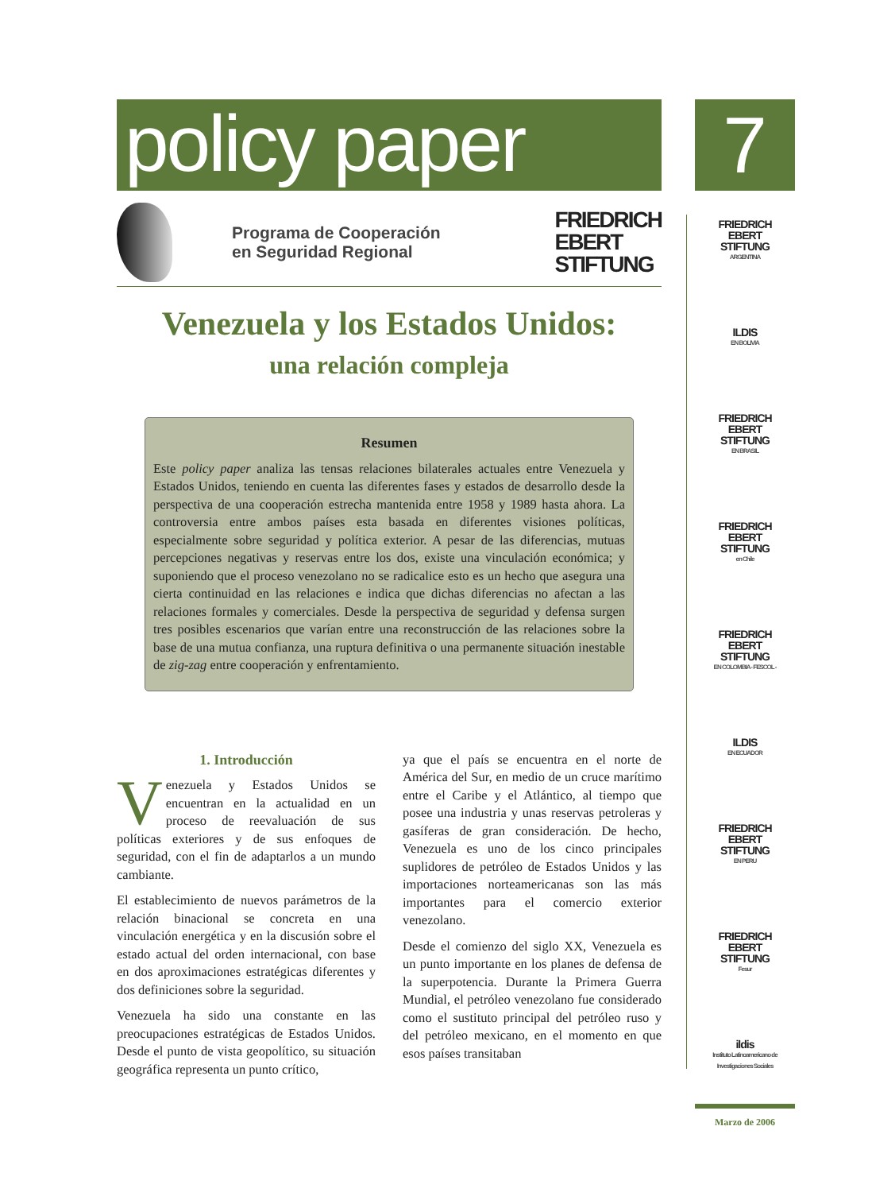policy paper
Programa de Cooperación
en Seguridad Regional
FRIEDRICH
EBERT
STIFTUNG
Venezuela y los Estados Unidos:
una relación compleja
Resumen
Este policy paper analiza las tensas relaciones bilaterales actuales entre Venezuela y Estados Unidos, teniendo en cuenta las diferentes fases y estados de desarrollo desde la perspectiva de una cooperación estrecha mantenida entre 1958 y 1989 hasta ahora. La controversia entre ambos países esta basada en diferentes visiones políticas, especialmente sobre seguridad y política exterior. A pesar de las diferencias, mutuas percepciones negativas y reservas entre los dos, existe una vinculación económica; y suponiendo que el proceso venezolano no se radicalice esto es un hecho que asegura una cierta continuidad en las relaciones e indica que dichas diferencias no afectan a las relaciones formales y comerciales. Desde la perspectiva de seguridad y defensa surgen tres posibles escenarios que varían entre una reconstrucción de las relaciones sobre la base de una mutua confianza, una ruptura definitiva o una permanente situación inestable de zig-zag entre cooperación y enfrentamiento.
1. Introducción
Venezuela y Estados Unidos se encuentran en la actualidad en un proceso de reevaluación de sus políticas exteriores y de sus enfoques de seguridad, con el fin de adaptarlos a un mundo cambiante.
El establecimiento de nuevos parámetros de la relación binacional se concreta en una vinculación energética y en la discusión sobre el estado actual del orden internacional, con base en dos aproximaciones estratégicas diferentes y dos definiciones sobre la seguridad.
Venezuela ha sido una constante en las preocupaciones estratégicas de Estados Unidos. Desde el punto de vista geopolítico, su situación geográfica representa un punto crítico,
ya que el país se encuentra en el norte de América del Sur, en medio de un cruce marítimo entre el Caribe y el Atlántico, al tiempo que posee una industria y unas reservas petroleras y gasíferas de gran consideración. De hecho, Venezuela es uno de los cinco principales suplidores de petróleo de Estados Unidos y las importaciones norteamericanas son las más importantes para el comercio exterior venezolano.
Desde el comienzo del siglo XX, Venezuela es un punto importante en los planes de defensa de la superpotencia. Durante la Primera Guerra Mundial, el petróleo venezolano fue considerado como el sustituto principal del petróleo ruso y del petróleo mexicano, en el momento en que esos países transitaban
7
FRIEDRICH
EBERT
STIFTUNG
ARGENTINA
ILDIS
EN BOLIVIA
FRIEDRICH
EBERT
STIFTUNG
EN BRASIL
FRIEDRICH
EBERT
STIFTUNG
en Chile
FRIEDRICH
EBERT
STIFTUNG
EN COLOMBIA - FESCOL -
ILDIS
EN ECUADOR
FRIEDRICH
EBERT
STIFTUNG
EN PERU
FRIEDRICH
EBERT
STIFTUNG
Fesur
ildis
Instituto Latinoamericano de Investigaciones Sociales
Marzo de 2006